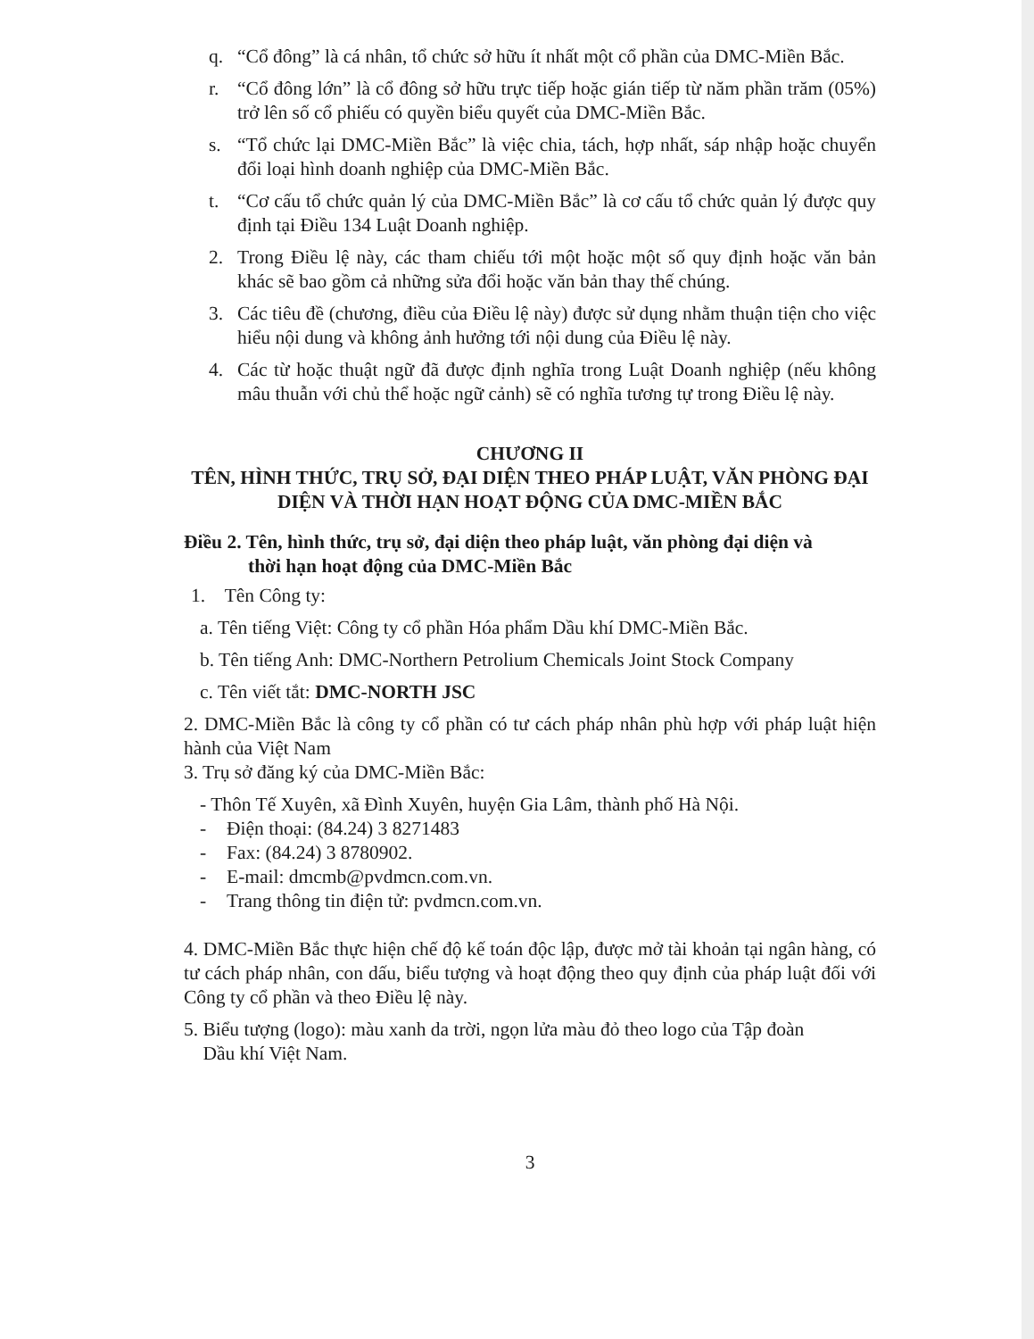q. “Cổ đông” là cá nhân, tổ chức sở hữu ít nhất một cổ phần của DMC-Miền Bắc.
r. “Cổ đông lớn” là cổ đông sở hữu trực tiếp hoặc gián tiếp từ năm phần trăm (05%) trở lên số cổ phiếu có quyền biểu quyết của DMC-Miền Bắc.
s. “Tổ chức lại DMC-Miền Bắc” là việc chia, tách, hợp nhất, sáp nhập hoặc chuyển đổi loại hình doanh nghiệp của DMC-Miền Bắc.
t. “Cơ cấu tổ chức quản lý của DMC-Miền Bắc” là cơ cấu tổ chức quản lý được quy định tại Điều 134 Luật Doanh nghiệp.
2. Trong Điều lệ này, các tham chiếu tới một hoặc một số quy định hoặc văn bản khác sẽ bao gồm cả những sửa đổi hoặc văn bản thay thế chúng.
3. Các tiêu đề (chương, điều của Điều lệ này) được sử dụng nhằm thuận tiện cho việc hiểu nội dung và không ảnh hưởng tới nội dung của Điều lệ này.
4. Các từ hoặc thuật ngữ đã được định nghĩa trong Luật Doanh nghiệp (nếu không mâu thuẫn với chủ thể hoặc ngữ cảnh) sẽ có nghĩa tương tự trong Điều lệ này.
CHƯƠNG II
TÊN, HÌNH THỨC, TRỤ SỞ, ĐẠI DIỆN THEO PHÁP LUẬT, VĂN PHÒNG ĐẠI DIỆN VÀ THỜI HẠN HOẠT ĐỘNG CỦA DMC-MIỀN BẮC
Điều 2. Tên, hình thức, trụ sở, đại diện theo pháp luật, văn phòng đại diện và
thời hạn hoạt động của DMC-Miền Bắc
1. Tên Công ty:
a. Tên tiếng Việt: Công ty cổ phần Hóa phẩm Dầu khí DMC-Miền Bắc.
b. Tên tiếng Anh: DMC-Northern Petrolium Chemicals Joint Stock Company
c. Tên viết tắt: DMC-NORTH JSC
2. DMC-Miền Bắc là công ty cổ phần có tư cách pháp nhân phù hợp với pháp luật hiện hành của Việt Nam
3. Trụ sở đăng ký của DMC-Miền Bắc:
- Thôn Tế Xuyên, xã Đình Xuyên, huyện Gia Lâm, thành phố Hà Nội.
- Điện thoại: (84.24) 3 8271483
- Fax: (84.24) 3 8780902.
- E-mail: dmcmb@pvdmcn.com.vn.
- Trang thông tin điện tử: pvdmcn.com.vn.
4. DMC-Miền Bắc thực hiện chế độ kế toán độc lập, được mở tài khoản tại ngân hàng, có tư cách pháp nhân, con dấu, biểu tượng và hoạt động theo quy định của pháp luật đối với Công ty cổ phần và theo Điều lệ này.
5. Biểu tượng (logo): màu xanh da trời, ngọn lửa màu đỏ theo logo của Tập đoàn
Dầu khí Việt Nam.
3